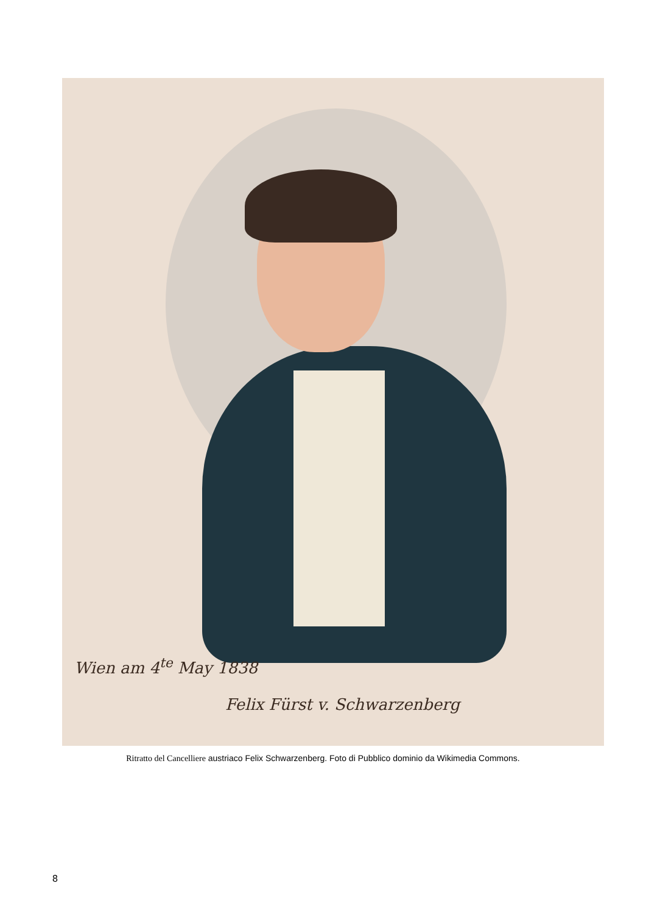Wien am 4<sup>te</sup> May 1838
Felix Fürst v. Schwarzenberg
Ritratto del Cancelliere austriaco Felix Schwarzenberg. Foto di Pubblico dominio da Wikimedia Commons.
8